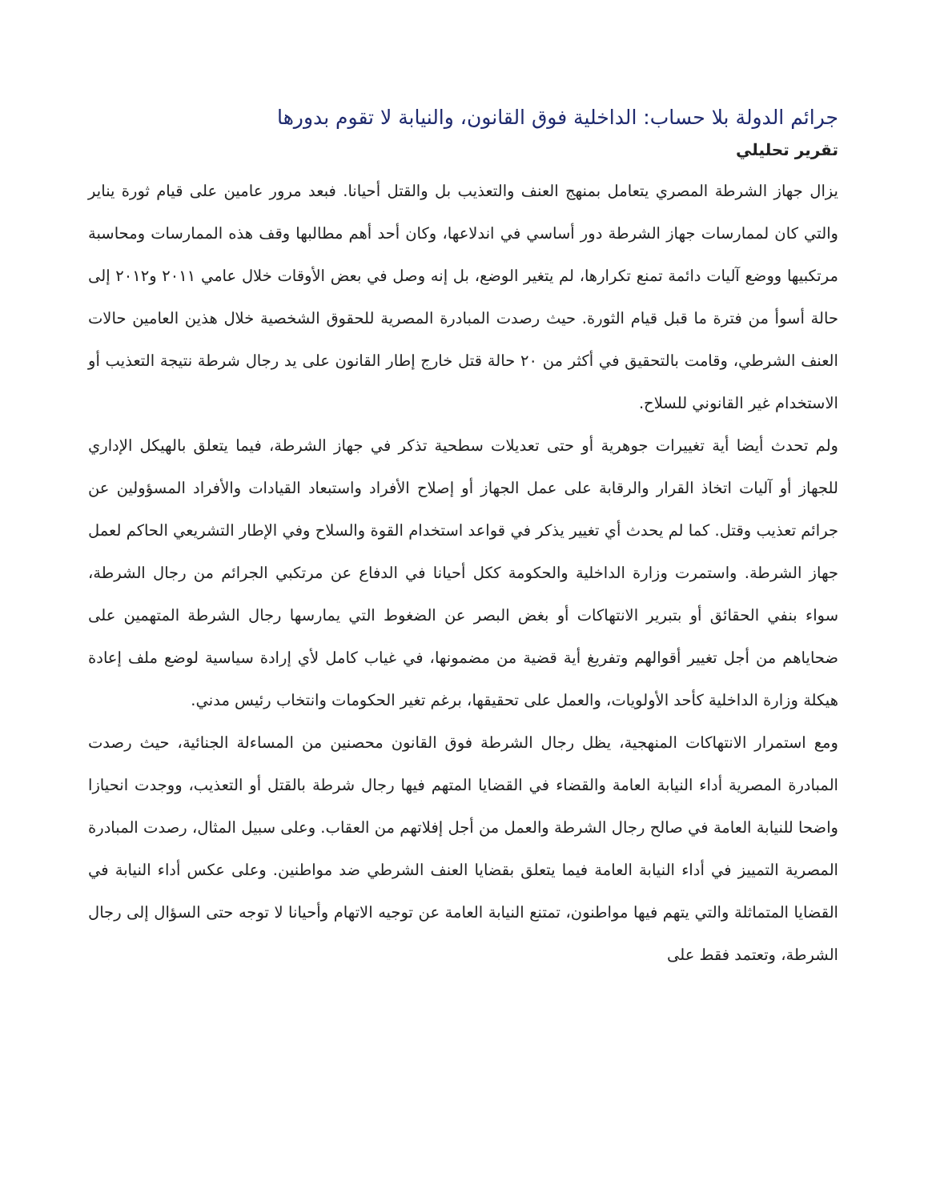جرائم الدولة بلا حساب: الداخلية فوق القانون، والنيابة لا تقوم بدورها
تقرير تحليلي
يزال جهاز الشرطة المصري يتعامل بمنهج العنف والتعذيب بل والقتل أحيانا. فبعد مرور عامين على قيام ثورة يناير والتي كان لممارسات جهاز الشرطة دور أساسي في اندلاعها، وكان أحد أهم مطالبها وقف هذه الممارسات ومحاسبة مرتكبيها ووضع آليات دائمة تمنع تكرارها، لم يتغير الوضع، بل إنه وصل في بعض الأوقات خلال عامي ٢٠١١ و٢٠١٢ إلى حالة أسوأ من فترة ما قبل قيام الثورة. حيث رصدت المبادرة المصرية للحقوق الشخصية خلال هذين العامين حالات العنف الشرطي، وقامت بالتحقيق في أكثر من ٢٠ حالة قتل خارج إطار القانون على يد رجال شرطة نتيجة التعذيب أو الاستخدام غير القانوني للسلاح.
ولم تحدث أيضا أية تغييرات جوهرية أو حتى تعديلات سطحية تذكر في جهاز الشرطة، فيما يتعلق بالهيكل الإداري للجهاز أو آليات اتخاذ القرار والرقابة على عمل الجهاز أو إصلاح الأفراد واستبعاد القيادات والأفراد المسؤولين عن جرائم تعذيب وقتل. كما لم يحدث أي تغيير يذكر في قواعد استخدام القوة والسلاح وفي الإطار التشريعي الحاكم لعمل جهاز الشرطة. واستمرت وزارة الداخلية والحكومة ككل أحيانا في الدفاع عن مرتكبي الجرائم من رجال الشرطة، سواء بنفي الحقائق أو بتبرير الانتهاكات أو بغض البصر عن الضغوط التي يمارسها رجال الشرطة المتهمين على ضحاياهم من أجل تغيير أقوالهم وتفريغ أية قضية من مضمونها، في غياب كامل لأي إرادة سياسية لوضع ملف إعادة هيكلة وزارة الداخلية كأحد الأولويات، والعمل على تحقيقها، برغم تغير الحكومات وانتخاب رئيس مدني.
ومع استمرار الانتهاكات المنهجية، يظل رجال الشرطة فوق القانون محصنين من المساءلة الجنائية، حيث رصدت المبادرة المصرية أداء النيابة العامة والقضاء في القضايا المتهم فيها رجال شرطة بالقتل أو التعذيب، ووجدت انحيازا واضحا للنيابة العامة في صالح رجال الشرطة والعمل من أجل إفلاتهم من العقاب. وعلى سبيل المثال، رصدت المبادرة المصرية التمييز في أداء النيابة العامة فيما يتعلق بقضايا العنف الشرطي ضد مواطنين. وعلى عكس أداء النيابة في القضايا المتماثلة والتي يتهم فيها مواطنون، تمتنع النيابة العامة عن توجيه الاتهام وأحيانا لا توجه حتى السؤال إلى رجال الشرطة، وتعتمد فقط على